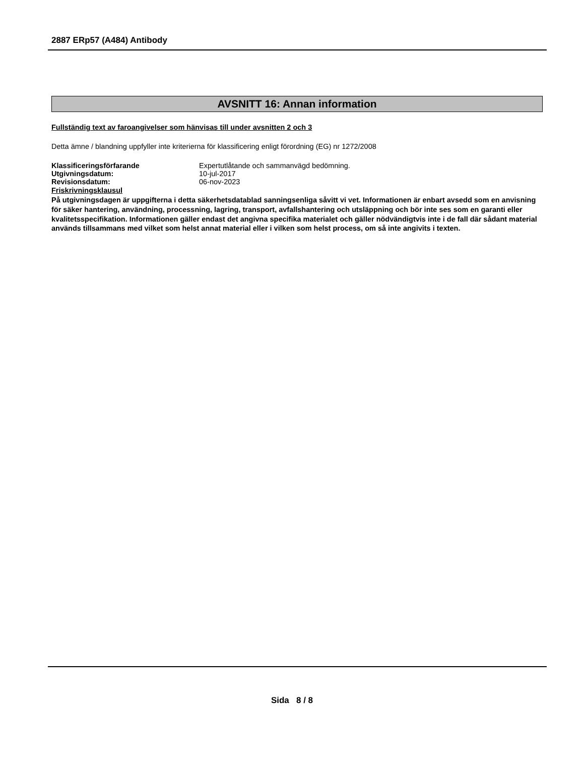2887 ERp57 (A484) Antibody
AVSNITT 16: Annan information
Fullständig text av faroangivelser som hänvisas till under avsnitten 2 och 3
Detta ämne / blandning uppfyller inte kriterierna för klassificering enligt förordning (EG) nr 1272/2008
| Klassificeringsförfarande | Expertutlåtande och sammanvägd bedömning. |
| Utgivningsdatum: | 10-jul-2017 |
| Revisionsdatum: | 06-nov-2023 |
Friskrivningsklausul
På utgivningsdagen är uppgifterna i detta säkerhetsdatablad sanningsenliga såvitt vi vet. Informationen är enbart avsedd som en anvisning för säker hantering, användning, processning, lagring, transport, avfallshantering och utsläppning och bör inte ses som en garanti eller kvalitetsspecifikation. Informationen gäller endast det angivna specifika materialet och gäller nödvändigtvis inte i de fall där sådant material används tillsammans med vilket som helst annat material eller i vilken som helst process, om så inte angivits i texten.
Sida 8 / 8